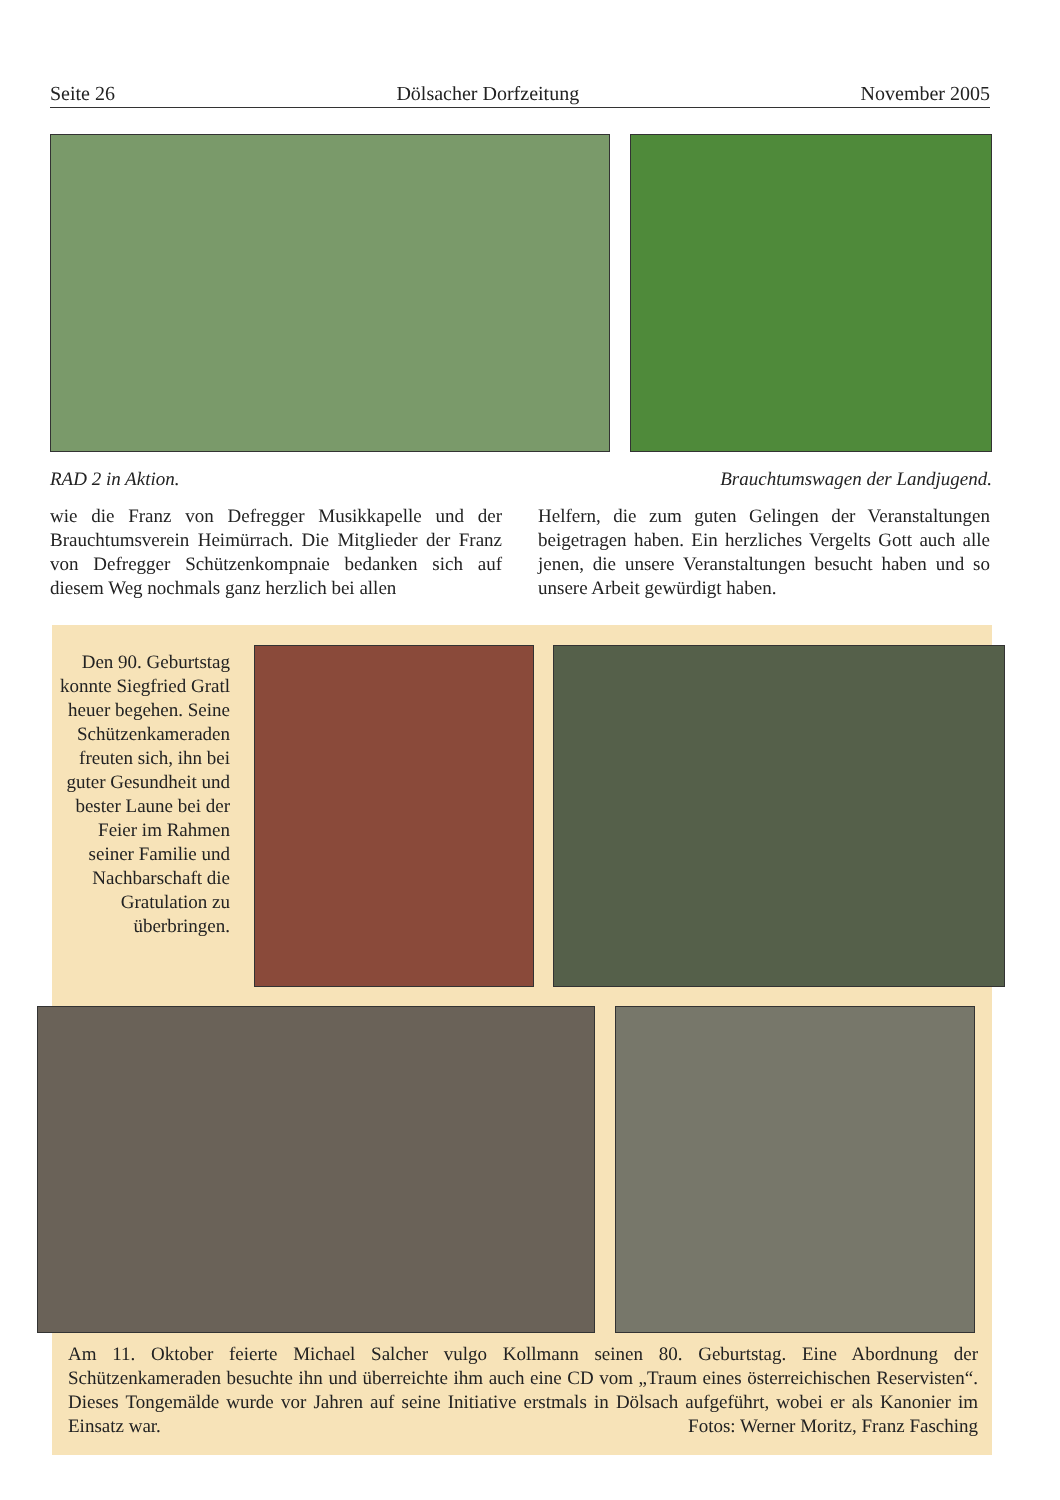Seite 26 Dölsacher Dorfzeitung November 2005
RAD 2 in Aktion. Brauchtumswagen der Landjugend.
wie die Franz von Defregger Musikkapelle und der Brauchtumsverein Heimürrach. Die Mitglieder der Franz von Defregger Schützenkompnaie bedanken sich auf diesem Weg nochmals ganz herzlich bei allen
Helfern, die zum guten Gelingen der Veranstaltungen beigetragen haben. Ein herzliches Vergelts Gott auch alle jenen, die unsere Veranstaltungen besucht haben und so unsere Arbeit gewürdigt haben.
Den 90. Geburtstag konnte Siegfried Gratl heuer begehen. Seine Schützenkameraden freuten sich, ihn bei guter Gesundheit und bester Laune bei der Feier im Rahmen seiner Familie und Nachbarschaft die Gratulation zu überbringen.
Am 11. Oktober feierte Michael Salcher vulgo Kollmann seinen 80. Geburtstag. Eine Abordnung der Schützenkameraden besuchte ihn und überreichte ihm auch eine CD vom „Traum eines österreichischen Reservisten“. Dieses Tongemälde wurde vor Jahren auf seine Initiative erstmals in Dölsach aufgeführt, wobei er als Kanonier im Einsatz war. Fotos: Werner Moritz, Franz Fasching